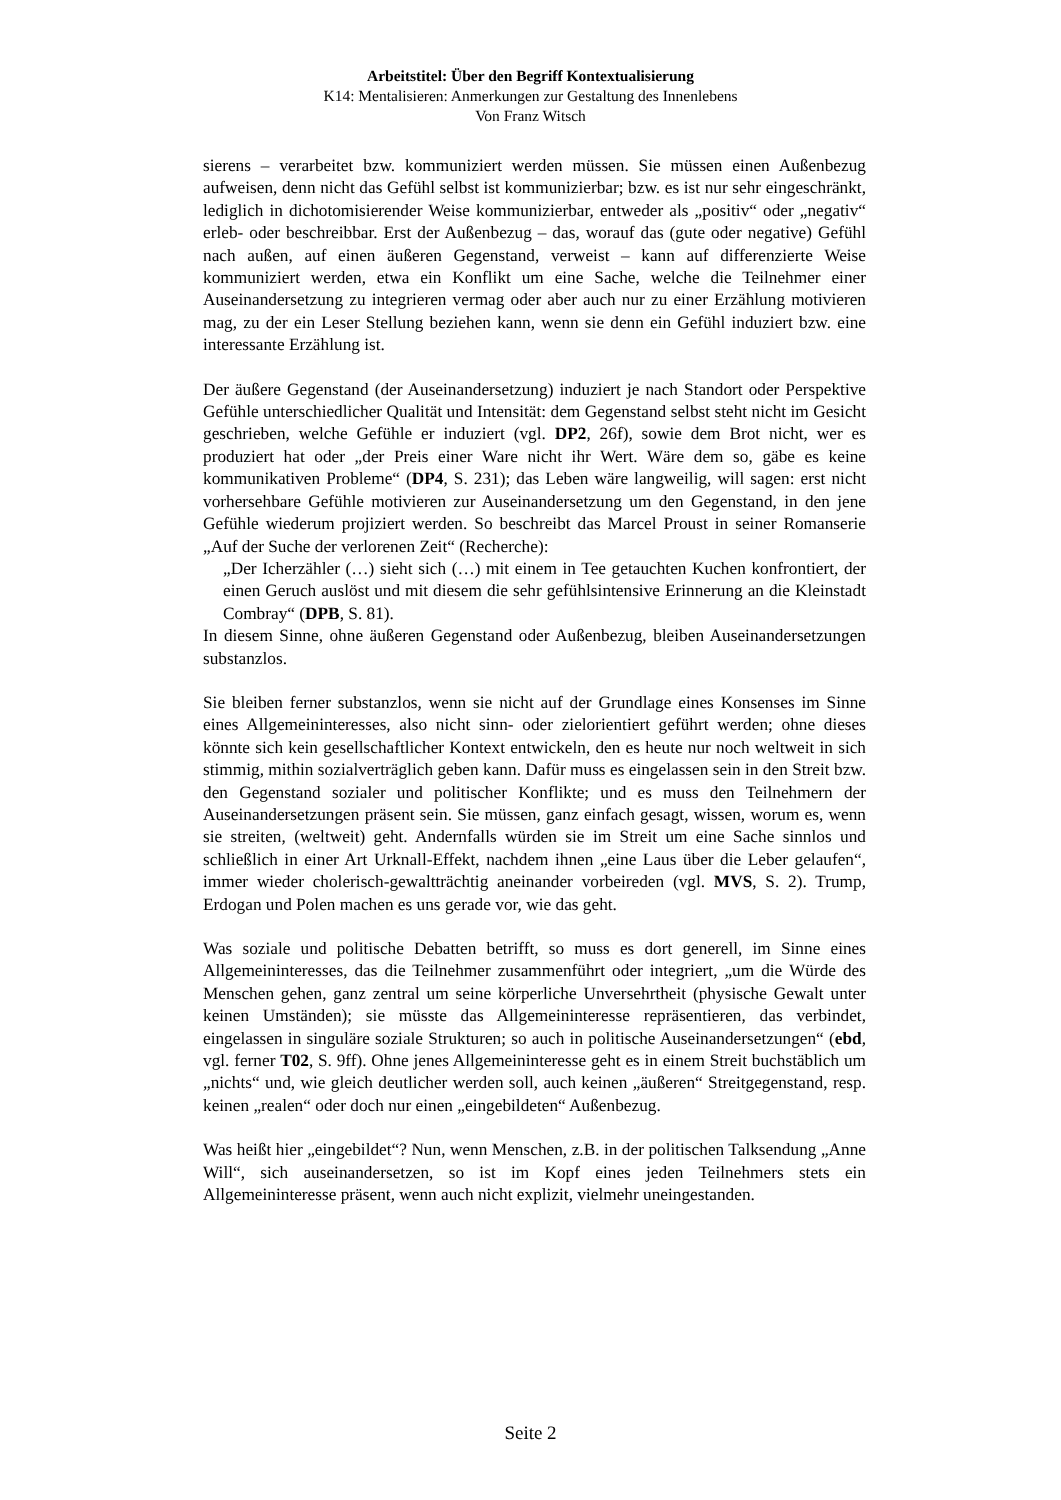Arbeitstitel: Über den Begriff Kontextualisierung
K14: Mentalisieren: Anmerkungen zur Gestaltung des Innenlebens
Von Franz Witsch
sierens – verarbeitet bzw. kommuniziert werden müssen. Sie müssen einen Außenbezug aufweisen, denn nicht das Gefühl selbst ist kommunizierbar; bzw. es ist nur sehr eingeschränkt, lediglich in dichotomisierender Weise kommunizierbar, entweder als „positiv“ oder „negativ“ erleb- oder beschreibbar. Erst der Außenbezug – das, worauf das (gute oder negative) Gefühl nach außen, auf einen äußeren Gegenstand, verweist – kann auf differenzierte Weise kommuniziert werden, etwa ein Konflikt um eine Sache, welche die Teilnehmer einer Auseinandersetzung zu integrieren vermag oder aber auch nur zu einer Erzählung motivieren mag, zu der ein Leser Stellung beziehen kann, wenn sie denn ein Gefühl induziert bzw. eine interessante Erzählung ist.
Der äußere Gegenstand (der Auseinandersetzung) induziert je nach Standort oder Perspektive Gefühle unterschiedlicher Qualität und Intensität: dem Gegenstand selbst steht nicht im Gesicht geschrieben, welche Gefühle er induziert (vgl. DP2, 26f), sowie dem Brot nicht, wer es produziert hat oder „der Preis einer Ware nicht ihr Wert. Wäre dem so, gäbe es keine kommunikativen Probleme“ (DP4, S. 231); das Leben wäre langweilig, will sagen: erst nicht vorhersehbare Gefühle motivieren zur Auseinandersetzung um den Gegenstand, in den jene Gefühle wiederum projiziert werden. So beschreibt das Marcel Proust in seiner Romanserie „Auf der Suche der verlorenen Zeit“ (Recherche):
„Der Icherzähler (…) sieht sich (…) mit einem in Tee getauchten Kuchen konfrontiert, der einen Geruch auslöst und mit diesem die sehr gefühlsintensive Erinnerung an die Kleinstadt Combray“ (DPB, S. 81).
In diesem Sinne, ohne äußeren Gegenstand oder Außenbezug, bleiben Auseinandersetzungen substanzlos.
Sie bleiben ferner substanzlos, wenn sie nicht auf der Grundlage eines Konsenses im Sinne eines Allgemeininteresses, also nicht sinn- oder zielorientiert geführt werden; ohne dieses könnte sich kein gesellschaftlicher Kontext entwickeln, den es heute nur noch weltweit in sich stimmig, mithin sozialverträglich geben kann. Dafür muss es eingelassen sein in den Streit bzw. den Gegenstand sozialer und politischer Konflikte; und es muss den Teilnehmern der Auseinandersetzungen präsent sein. Sie müssen, ganz einfach gesagt, wissen, worum es, wenn sie streiten, (weltweit) geht. Andernfalls würden sie im Streit um eine Sache sinnlos und schließlich in einer Art Urknall-Effekt, nachdem ihnen „eine Laus über die Leber gelaufen“, immer wieder cholerisch-gewaltträchtig aneinander vorbeireden (vgl. MVS, S. 2). Trump, Erdogan und Polen machen es uns gerade vor, wie das geht.
Was soziale und politische Debatten betrifft, so muss es dort generell, im Sinne eines Allgemeininteresses, das die Teilnehmer zusammenführt oder integriert, „um die Würde des Menschen gehen, ganz zentral um seine körperliche Unversehrtheit (physische Gewalt unter keinen Umständen); sie müsste das Allgemeininteresse repräsentieren, das verbindet, eingelassen in singuläre soziale Strukturen; so auch in politische Auseinandersetzungen“ (ebd, vgl. ferner T02, S. 9ff). Ohne jenes Allgemeininteresse geht es in einem Streit buchstäblich um „nichts“ und, wie gleich deutlicher werden soll, auch keinen „äußeren“ Streitgegenstand, resp. keinen „realen“ oder doch nur einen „eingebildeten“ Außenbezug.
Was heißt hier „eingebildet“? Nun, wenn Menschen, z.B. in der politischen Talksendung „Anne Will“, sich auseinandersetzen, so ist im Kopf eines jeden Teilnehmers stets ein Allgemeininteresse präsent, wenn auch nicht explizit, vielmehr uneingestanden.
Seite 2